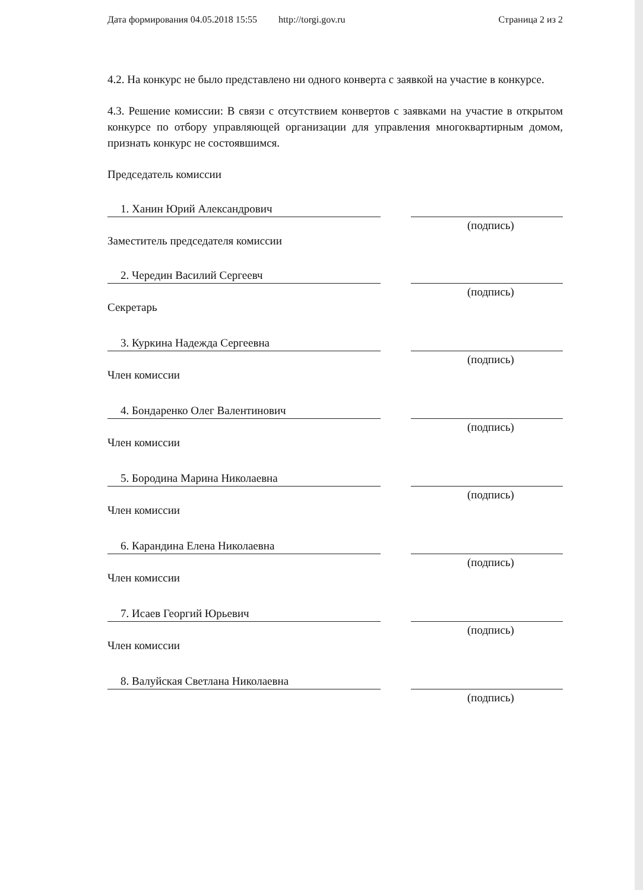Дата формирования 04.05.2018 15:55 http://torgi.gov.ru Страница 2 из 2
4.2. На конкурс не было представлено ни одного конверта с заявкой на участие в конкурсе.
4.3. Решение комиссии: В связи с отсутствием конвертов с заявками на участие в открытом конкурсе по отбору управляющей организации для управления многоквартирным домом, признать конкурс не состоявшимся.
Председатель комиссии
1. Ханин Юрий Александрович
(подпись)
Заместитель председателя комиссии
2. Чередин Василий Сергеевч
(подпись)
Секретарь
3. Куркина Надежда Сергеевна
(подпись)
Член комиссии
4. Бондаренко Олег Валентинович
(подпись)
Член комиссии
5. Бородина Марина Николаевна
(подпись)
Член комиссии
6. Карандина Елена Николаевна
(подпись)
Член комиссии
7. Исаев Георгий Юрьевич
(подпись)
Член комиссии
8. Валуйская Светлана Николаевна
(подпись)